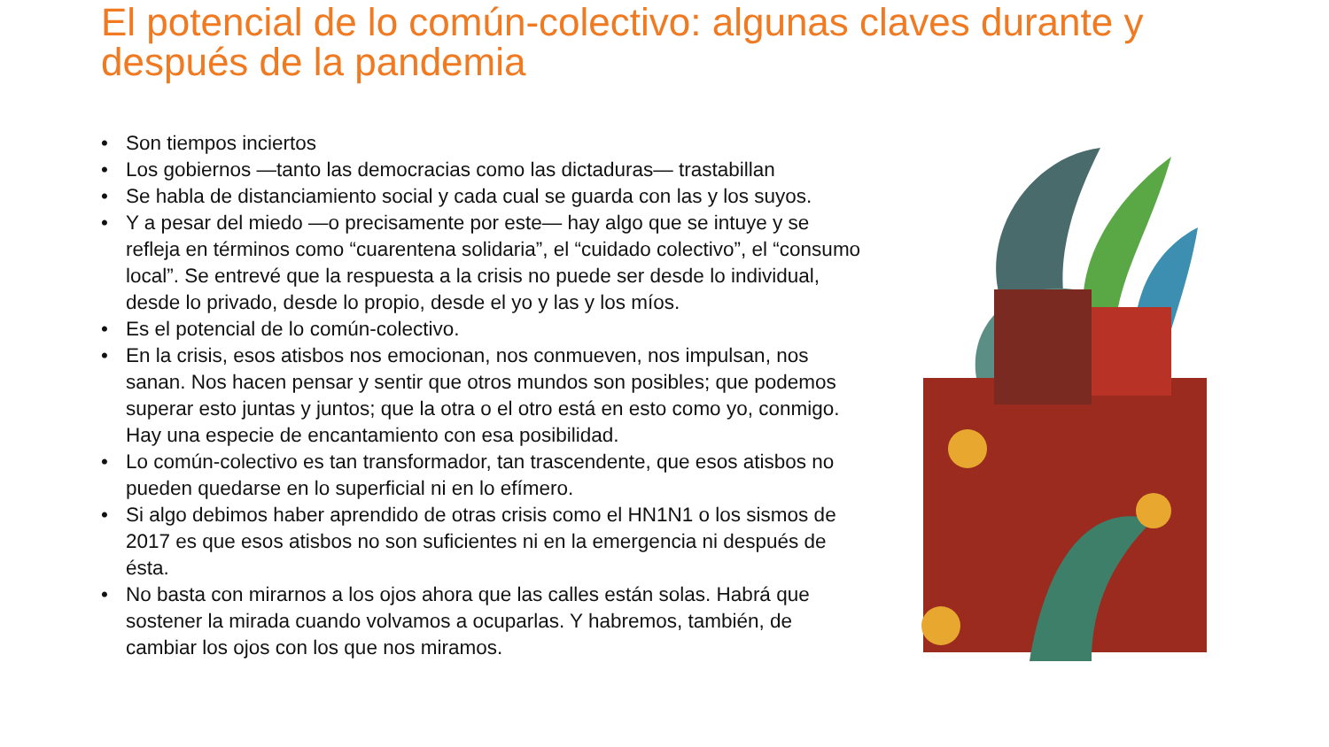El potencial de lo común-colectivo: algunas claves durante y después de la pandemia
• Son tiempos inciertos
• Los gobiernos —tanto las democracias como las dictaduras— trastabillan
• Se habla de distanciamiento social y cada cual se guarda con las y los suyos.
• Y a pesar del miedo —o precisamente por este— hay algo que se intuye y se refleja en términos como “cuarentena solidaria”, el “cuidado colectivo”, el “consumo local”. Se entrevé que la respuesta a la crisis no puede ser desde lo individual, desde lo privado, desde lo propio, desde el yo y las y los míos.
• Es el potencial de lo común-colectivo.
• En la crisis, esos atisbos nos emocionan, nos conmueven, nos impulsan, nos sanan. Nos hacen pensar y sentir que otros mundos son posibles; que podemos superar esto juntas y juntos; que la otra o el otro está en esto como yo, conmigo. Hay una especie de encantamiento con esa posibilidad.
• Lo común-colectivo es tan transformador, tan trascendente, que esos atisbos no pueden quedarse en lo superficial ni en lo efímero.
• Si algo debimos haber aprendido de otras crisis como el HN1N1 o los sismos de 2017 es que esos atisbos no son suficientes ni en la emergencia ni después de ésta.
• No basta con mirarnos a los ojos ahora que las calles están solas. Habrá que sostener la mirada cuando volvamos a ocuparlas. Y habremos, también, de cambiar los ojos con los que nos miramos.